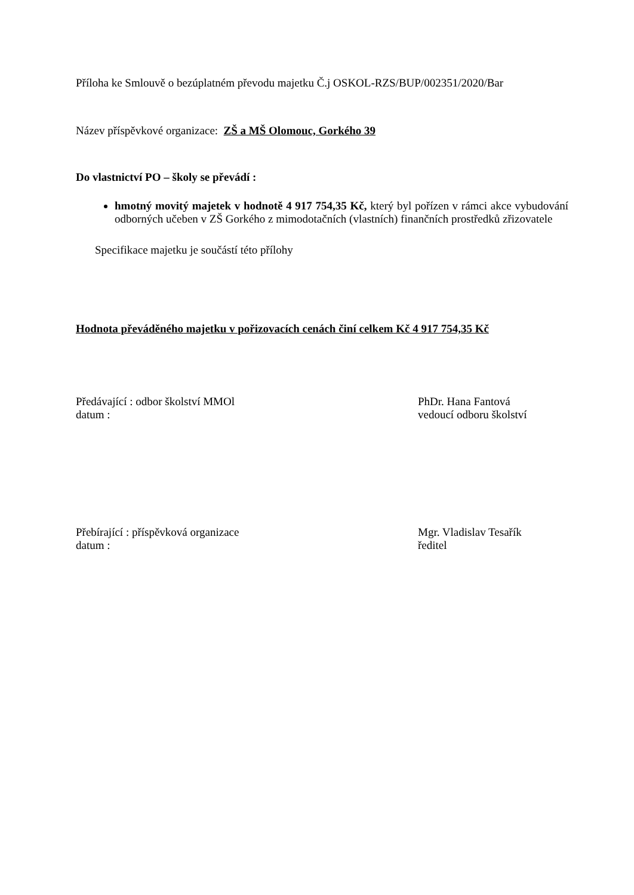Příloha ke Smlouvě o bezúplatném převodu majetku Č.j OSKOL-RZS/BUP/002351/2020/Bar
Název příspěvkové organizace: ZŠ a MŠ Olomouc, Gorkého 39
Do vlastnictví PO – školy se převádí :
hmotný movitý majetek v hodnotě 4 917 754,35 Kč, který byl pořízen v rámci akce vybudování odborných učeben v ZŠ Gorkého z mimodotačních (vlastních) finančních prostředků zřizovatele
Specifikace majetku je součástí této přílohy
Hodnota převáděného majetku v pořizovacích cenách činí celkem Kč 4 917 754,35 Kč
Předávající : odbor školství MMOl
datum :
PhDr. Hana Fantová
vedoucí odboru školství
Přebírající : příspěvková organizace
datum :
Mgr. Vladislav Tesařík
ředitel